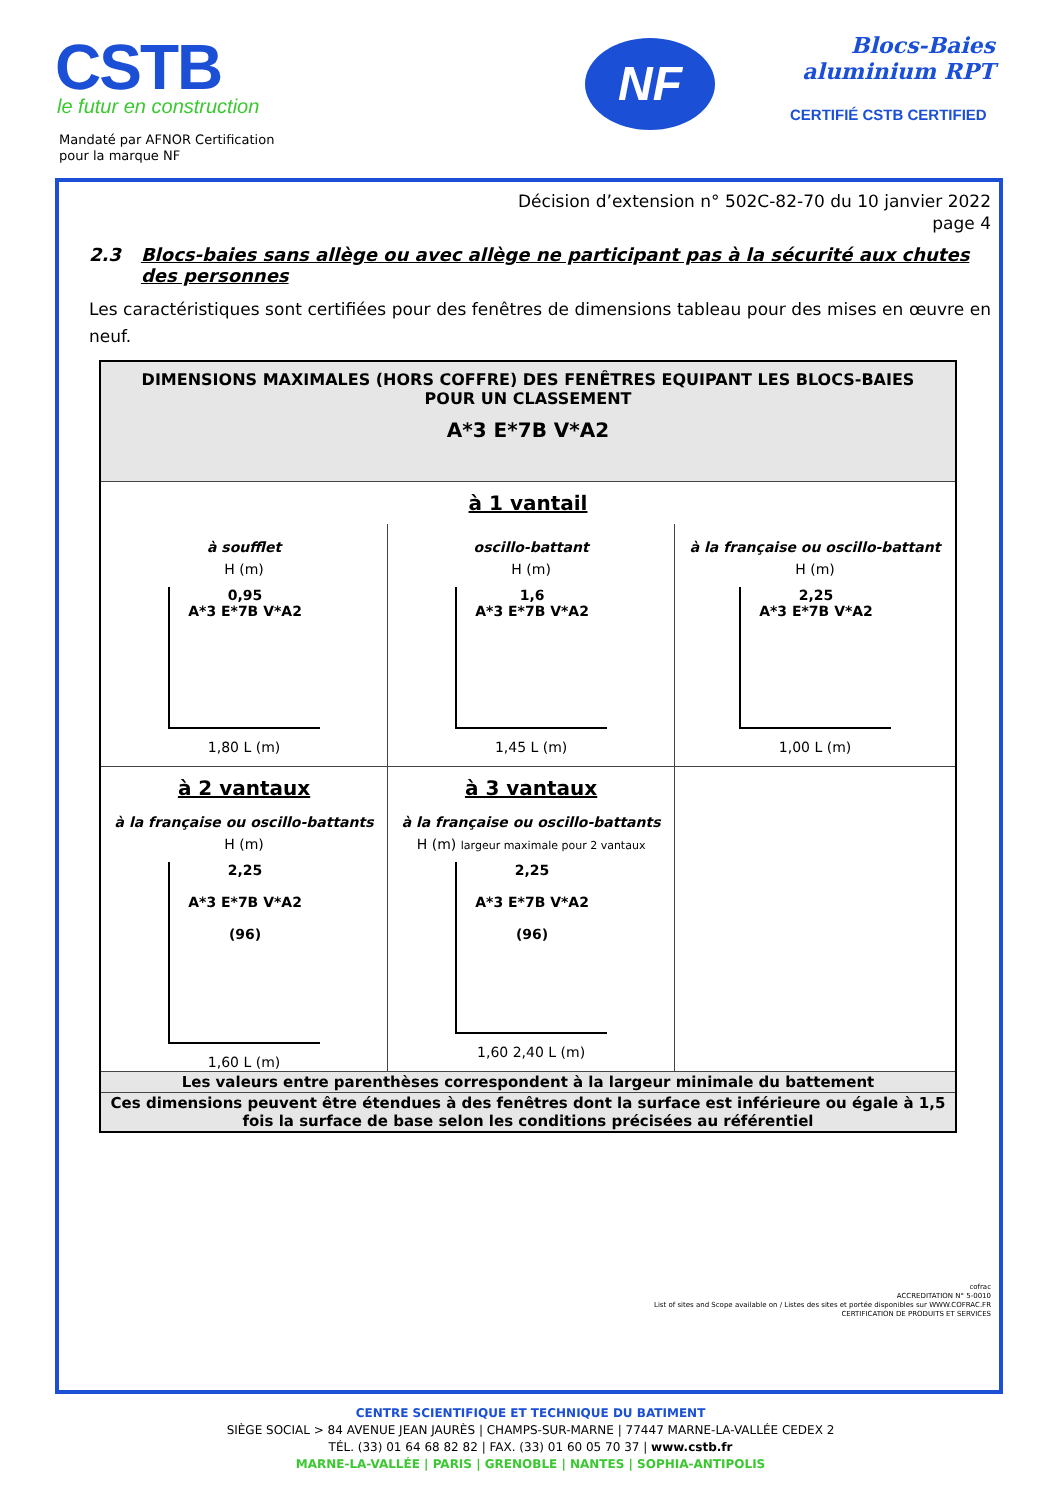CSTB
le futur en construction
Mandaté par AFNOR Certification
pour la marque NF
NF
Blocs-Baies
aluminium RPT
CERTIFIÉ CSTB CERTIFIED
Décision d’extension n° 502C-82-70 du 10 janvier 2022
page 4
2.3 Blocs-baies sans allège ou avec allège ne participant pas à la sécurité aux chutes des personnes
Les caractéristiques sont certifiées pour des fenêtres de dimensions tableau pour des mises en œuvre en neuf.
| DIMENSIONS MAXIMALES (HORS COFFRE) DES FENÊTRES EQUIPANT LES BLOCS-BAIES POUR UN CLASSEMENT A*3 E*7B V*A2 | | |
| à 1 vantail | | |
| à soufflet H (m) 0,95 A*3 E*7B V*A2 1,80 L (m) | oscillo-battant H (m) 1,6 A*3 E*7B V*A2 1,45 L (m) | à la française ou oscillo-battant H (m) 2,25 A*3 E*7B V*A2 1,00 L (m) |
| à 2 vantaux à la française ou oscillo-battants H (m) 2,25 A*3 E*7B V*A2 (96) 1,60 L (m) | à 3 vantaux à la française ou oscillo-battants H (m) largeur maximale pour 2 vantaux 2,25 A*3 E*7B V*A2 (96) 1,60 2,40 L (m) | |
| Les valeurs entre parenthèses correspondent à la largeur minimale du battement | | |
| Ces dimensions peuvent être étendues à des fenêtres dont la surface est inférieure ou égale à 1,5 fois la surface de base selon les conditions précisées au référentiel | | |
cofrac
ACCREDITATION N° 5-0010
List of sites and Scope available on / Listes des sites et portée disponibles sur WWW.COFRAC.FR
CERTIFICATION DE PRODUITS ET SERVICES
CENTRE SCIENTIFIQUE ET TECHNIQUE DU BATIMENT
SIÈGE SOCIAL > 84 AVENUE JEAN JAURÈS | CHAMPS-SUR-MARNE | 77447 MARNE-LA-VALLÉE CEDEX 2
TÉL. (33) 01 64 68 82 82 | FAX. (33) 01 60 05 70 37 | www.cstb.fr
MARNE-LA-VALLÉE | PARIS | GRENOBLE | NANTES | SOPHIA-ANTIPOLIS